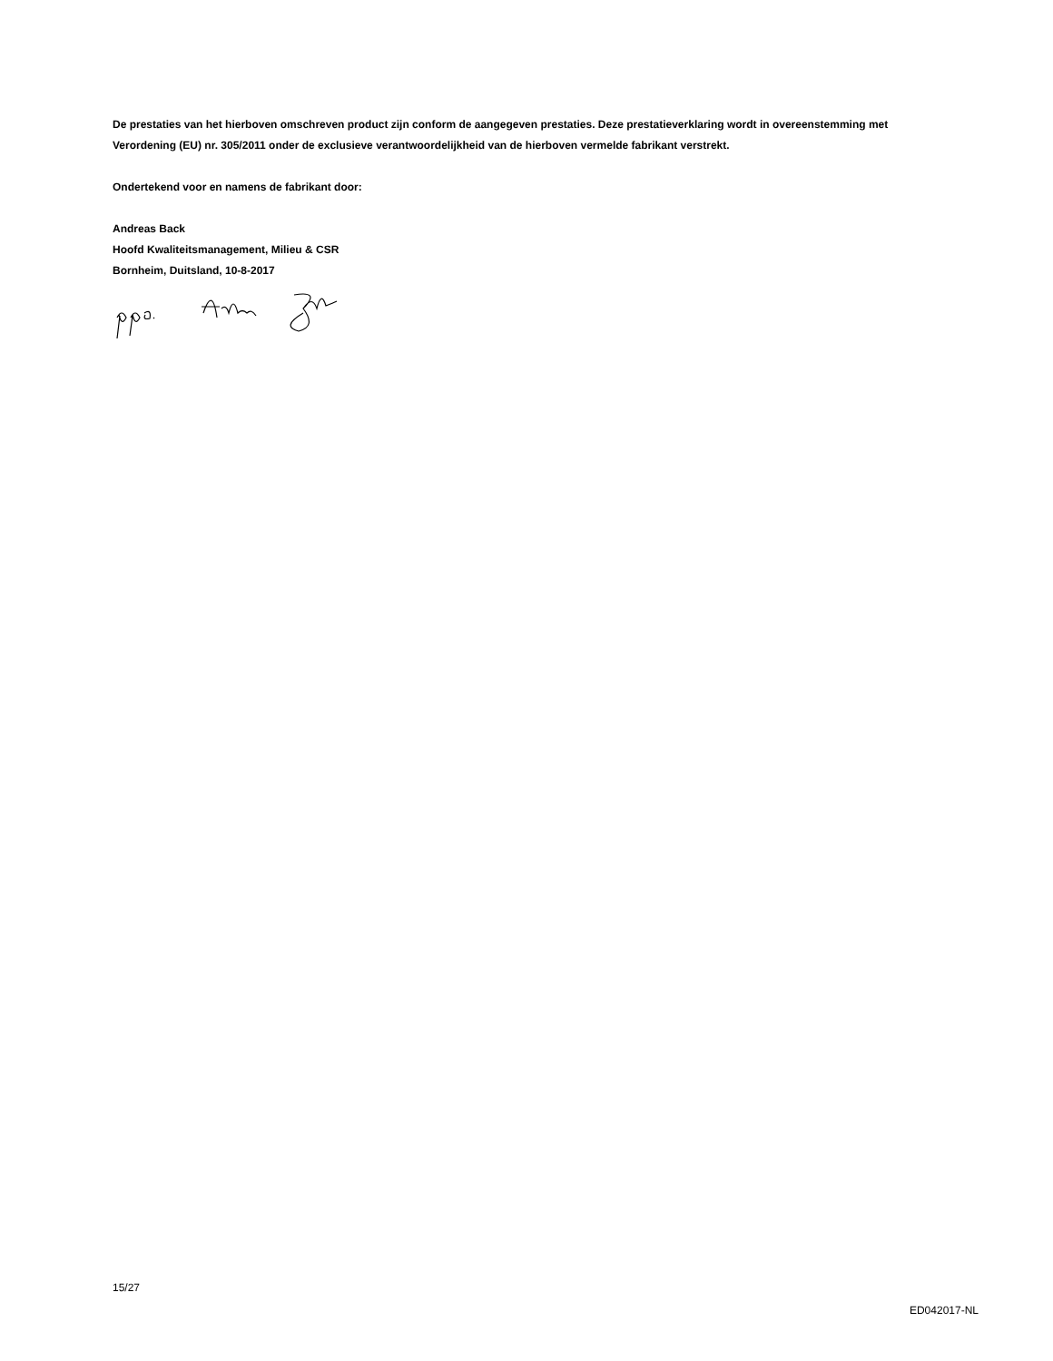De prestaties van het hierboven omschreven product zijn conform de aangegeven prestaties. Deze prestatieverklaring wordt in overeenstemming met Verordening (EU) nr. 305/2011 onder de exclusieve verantwoordelijkheid van de hierboven vermelde fabrikant verstrekt.
Ondertekend voor en namens de fabrikant door:
Andreas Back
Hoofd Kwaliteitsmanagement, Milieu & CSR
Bornheim, Duitsland, 10-8-2017
15/27
ED042017-NL